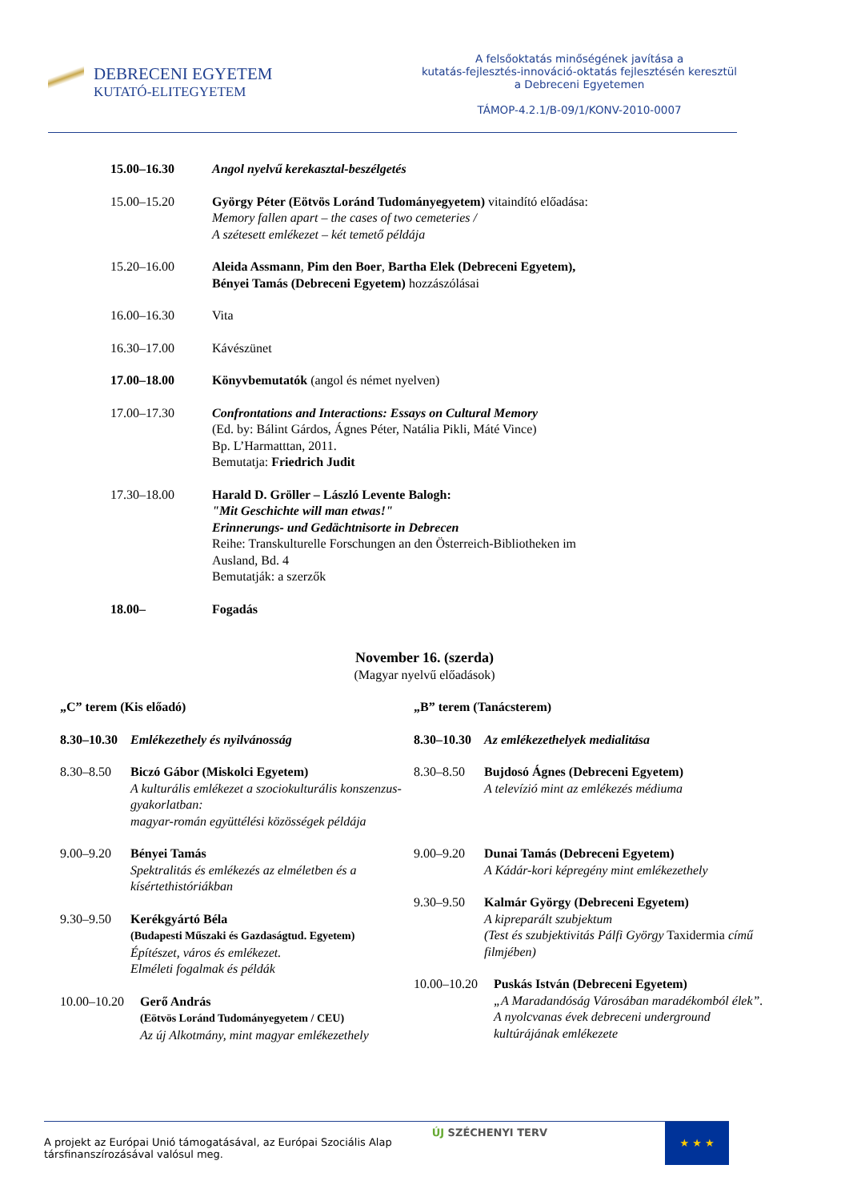DEBRECENI EGYETEM
KUTATÓ-ELITEGYETEM
A felsőoktatás minőségének javítása a
kutatás-fejlesztés-innováció-oktatás fejlesztésén keresztül
a Debreceni Egyetemen
TÁMOP-4.2.1/B-09/1/KONV-2010-0007
15.00–16.30 Angol nyelvű kerekasztal-beszélgetés
15.00–15.20 György Péter (Eötvös Loránd Tudományegyetem) vitaindító előadása:
Memory fallen apart – the cases of two cemeteries /
A szétesett emlékezet – két temető példája
15.20–16.00 Aleida Assmann, Pim den Boer, Bartha Elek (Debreceni Egyetem),
Bényei Tamás (Debreceni Egyetem) hozzászólásai
16.00–16.30 Vita
16.30–17.00 Kávészünet
17.00–18.00 Könyvbemutatók (angol és német nyelven)
17.00–17.30 Confrontations and Interactions: Essays on Cultural Memory
(Ed. by: Bálint Gárdos, Ágnes Péter, Natália Pikli, Máté Vince)
Bp. L’Harmatttan, 2011.
Bemutatja: Friedrich Judit
17.30–18.00 Harald D. Gröller – László Levente Balogh:
"Mit Geschichte will man etwas!"
Erinnerungs- und Gedächtnisorte in Debrecen
Reihe: Transkulturelle Forschungen an den Österreich-Bibliotheken im
Ausland, Bd. 4
Bemutatják: a szerzők
18.00– Fogadás
November 16. (szerda)
(Magyar nyelvű előadások)
„C” terem (Kis előadó)
8.30–10.30
Emlékezethely és nyilvánosság
8.30–8.50 Biczó Gábor (Miskolci Egyetem)
A kulturális emlékezet a szociokulturális konszenzus-gyakorlatban:
magyar-román együttélési közösségek példája
9.00–9.20 Bényei Tamás
Spektralitás és emlékezés az elméletben és a kísértethistóriákban
9.30–9.50 Kerékgyártó Béla
(Budapesti Műszaki és Gazdaságtud. Egyetem)
Építészet, város és emlékezet.
Elméleti fogalmak és példák
10.00–10.20
Gerő András
(Eötvös Loránd Tudományegyetem / CEU)
Az új Alkotmány, mint magyar emlékezethely
„B” terem (Tanácsterem)
8.30–10.30
Az emlékezethelyek medialitása
8.30–8.50 Bujdosó Ágnes (Debreceni Egyetem)
A televízió mint az emlékezés médiuma
9.00–9.20 Dunai Tamás (Debreceni Egyetem)
A Kádár-kori képregény mint emlékezethely
9.30–9.50 Kalmár György (Debreceni Egyetem)
A kipreparált szubjektum
(Test és szubjektivitás Pálfi György Taxidermia című filmjében)
10.00–10.20
Puskás István (Debreceni Egyetem)
„A Maradandóság Városában maradékomból élek”.
A nyolcvanas évek debreceni underground kultúrájának emlékezete
A projekt az Európai Unió támogatásával, az Európai Szociális Alap
társfinanszírozásával valósul meg.
ÚJ SZÉCHENYI TERV
★ ★ ★